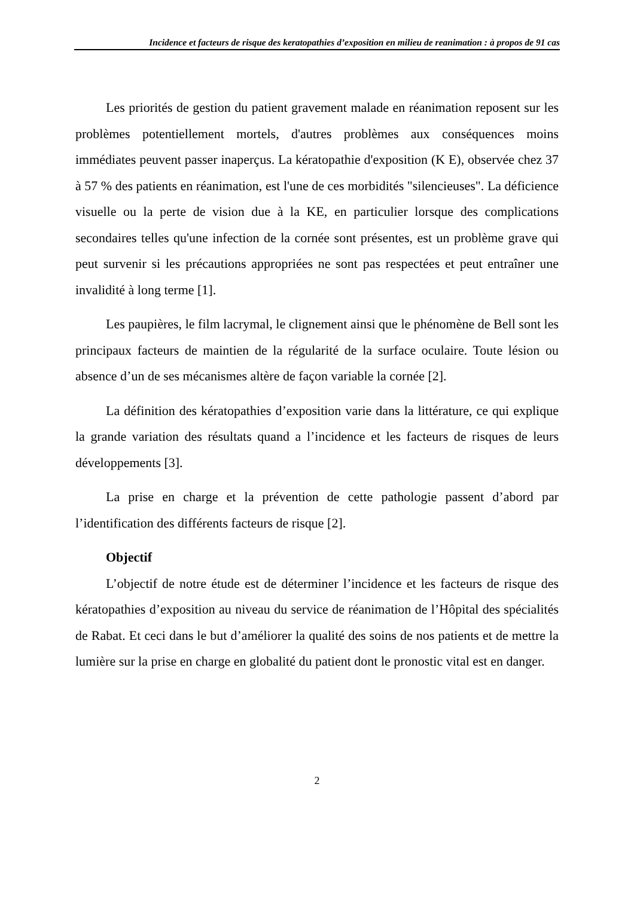Incidence et facteurs de risque des keratopathies d’exposition en milieu de reanimation : à propos de 91 cas
Les priorités de gestion du patient gravement malade en réanimation reposent sur les problèmes potentiellement mortels, d'autres problèmes aux conséquences moins immédiates peuvent passer inaperçus. La kératopathie d'exposition (K E), observée chez 37 à 57 % des patients en réanimation, est l'une de ces morbidités "silencieuses". La déficience visuelle ou la perte de vision due à la KE, en particulier lorsque des complications secondaires telles qu'une infection de la cornée sont présentes, est un problème grave qui peut survenir si les précautions appropriées ne sont pas respectées et peut entraîner une invalidité à long terme [1].
Les paupières, le film lacrymal, le clignement ainsi que le phénomène de Bell sont les principaux facteurs de maintien de la régularité de la surface oculaire. Toute lésion ou absence d’un de ses mécanismes altère de façon variable la cornée [2].
La définition des kératopathies d’exposition varie dans la littérature, ce qui explique la grande variation des résultats quand a l’incidence et les facteurs de risques de leurs développements [3].
La prise en charge et la prévention de cette pathologie passent d’abord par l’identification des différents facteurs de risque [2].
Objectif
L’objectif de notre étude est de déterminer l’incidence et les facteurs de risque des kératopathies d’exposition au niveau du service de réanimation de l’Hôpital des spécialités de Rabat. Et ceci dans le but d’améliorer la qualité des soins de nos patients et de mettre la lumière sur la prise en charge en globalité du patient dont le pronostic vital est en danger.
2